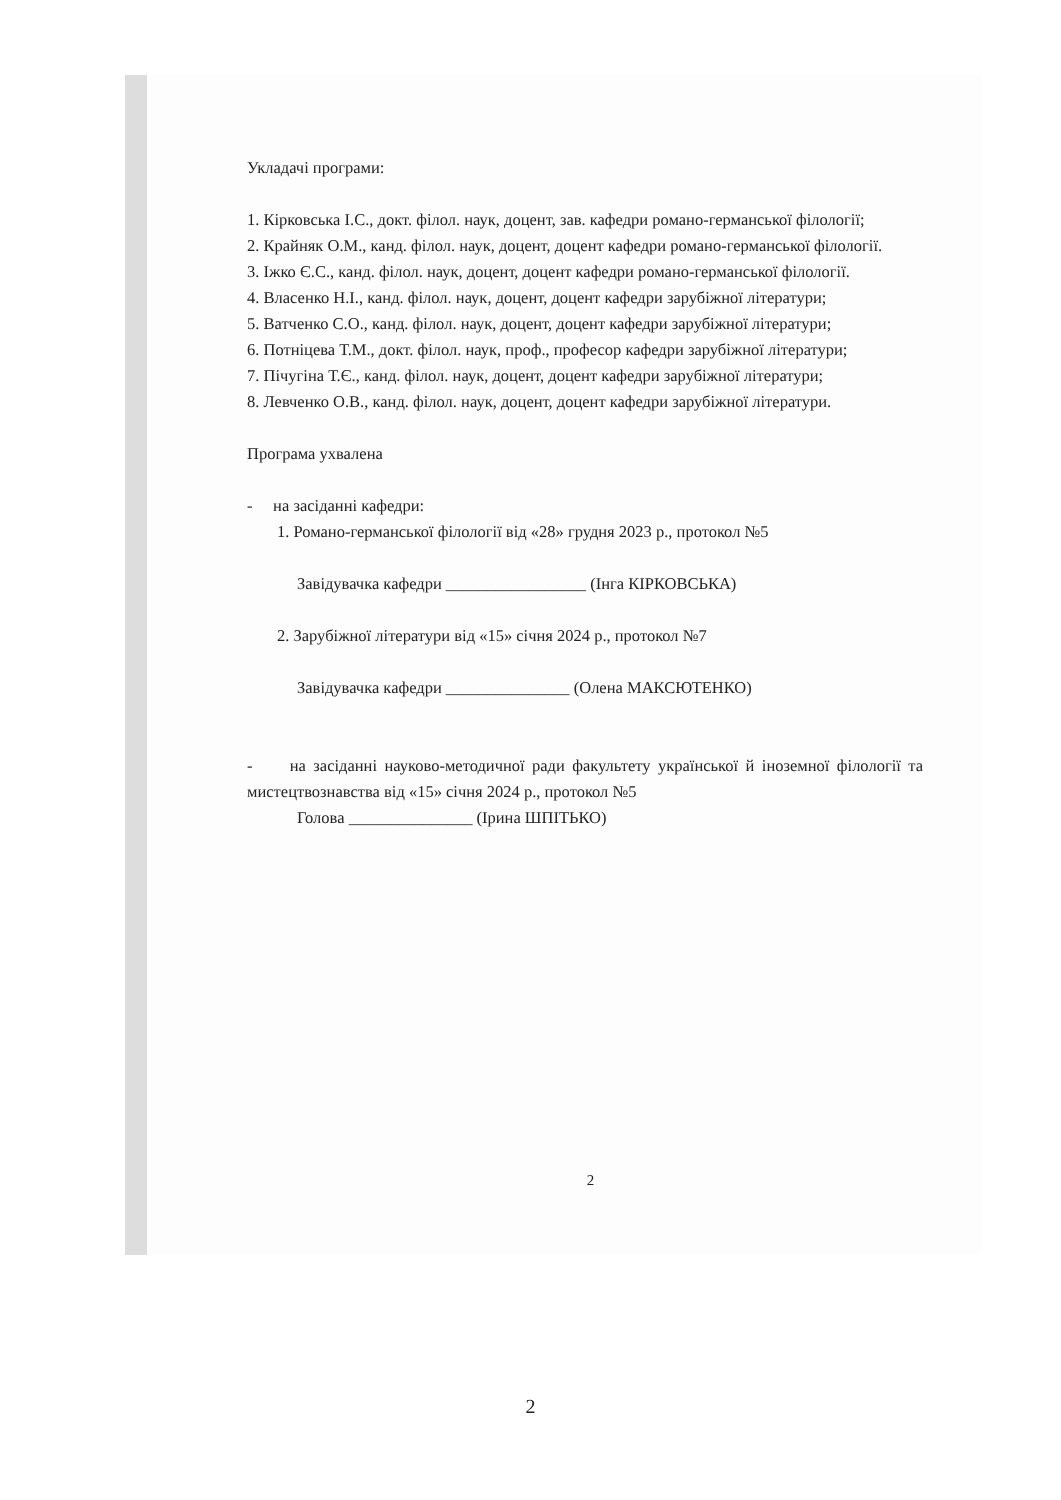Укладачі програми:
1. Кірковська І.С., докт. філол. наук, доцент, зав. кафедри романо-германської філології;
2. Крайняк О.М., канд. філол. наук, доцент, доцент кафедри романо-германської філології.
3. Іжко Є.С., канд. філол. наук, доцент, доцент кафедри романо-германської філології.
4. Власенко Н.І., канд. філол. наук, доцент, доцент кафедри зарубіжної літератури;
5. Ватченко С.О., канд. філол. наук, доцент, доцент кафедри зарубіжної літератури;
6. Потніцева Т.М., докт. філол. наук, проф., професор кафедри зарубіжної літератури;
7. Пічугіна Т.Є., канд. філол. наук, доцент, доцент кафедри зарубіжної літератури;
8. Левченко О.В., канд. філол. наук, доцент, доцент кафедри зарубіжної літератури.
Програма ухвалена
- на засіданні кафедри:
1. Романо-германської філології від «28» грудня 2023 р., протокол №5
Завідувачка кафедри _________________ (Інга КІРКОВСЬКА)
2. Зарубіжної літератури від «15» січня 2024 р., протокол №7
Завідувачка кафедри _______________ (Олена МАКСЮТЕНКО)
- на засіданні науково-методичної ради факультету української й іноземної філології та мистецтвознавства від «15» січня 2024 р., протокол №5
Голова _______________ (Ірина ШПІТЬКО)
2
2